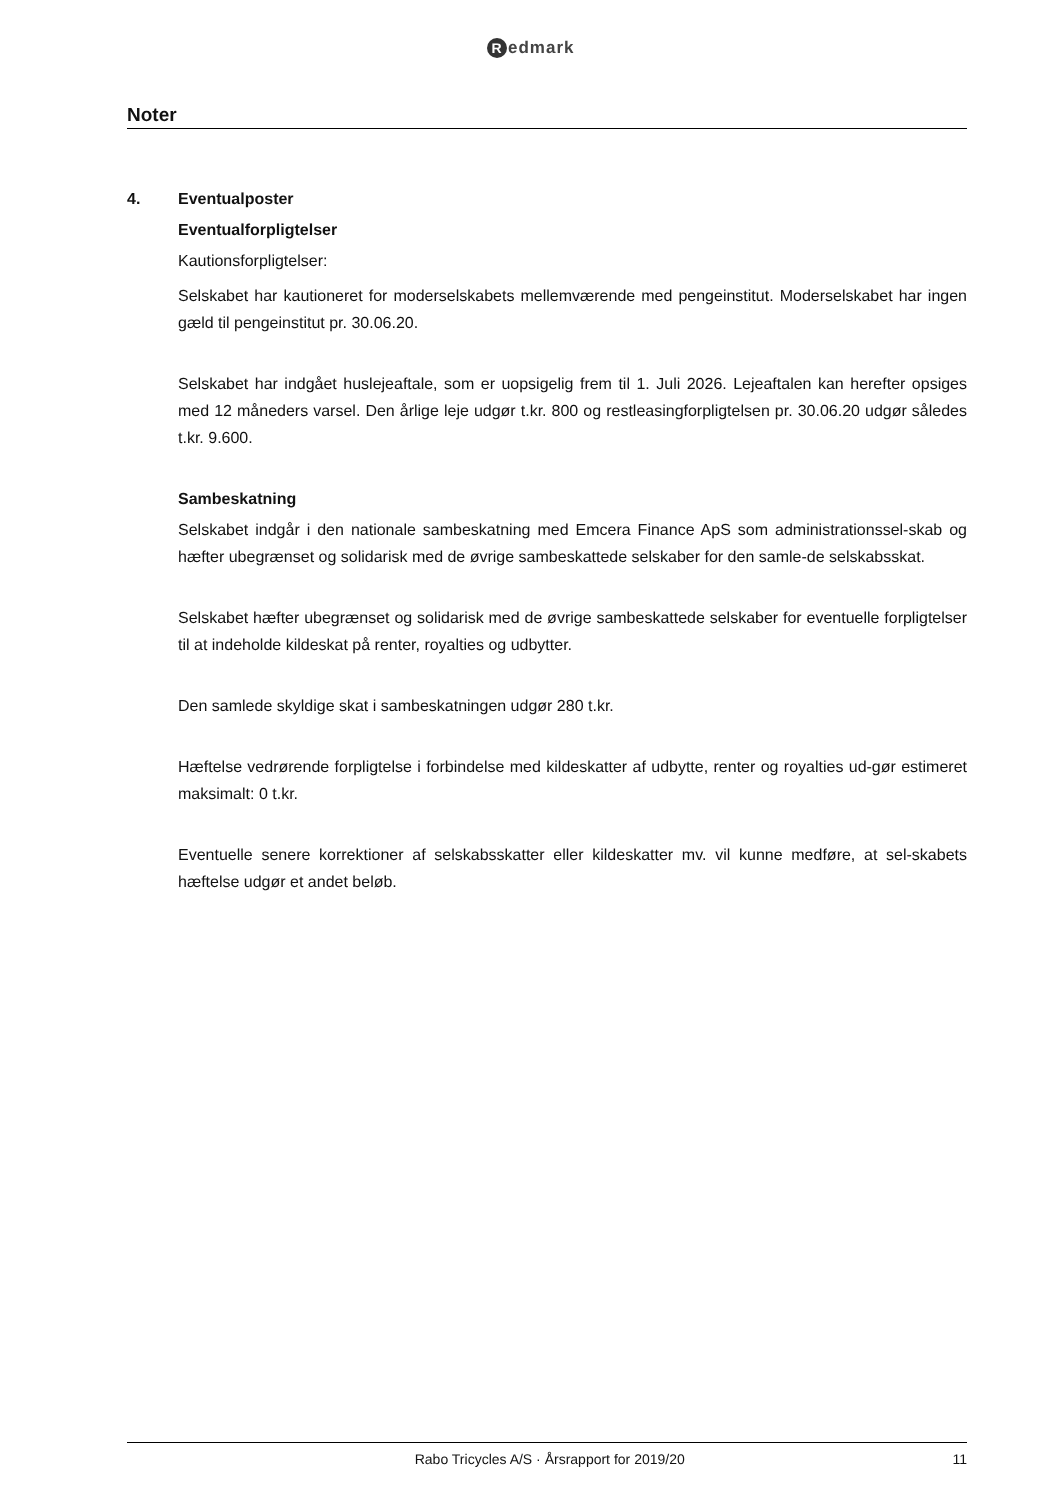Redmark
Noter
4. Eventualposter
Eventualforpligtelser
Kautionsforpligtelser:
Selskabet har kautioneret for moderselskabets mellemværende med pengeinstitut. Moderselskabet har ingen gæld til pengeinstitut pr. 30.06.20.
Selskabet har indgået huslejeaftale, som er uopsigelig frem til 1. Juli 2026. Lejeaftalen kan herefter opsiges med 12 måneders varsel. Den årlige leje udgør t.kr. 800 og restleasingforpligtelsen pr. 30.06.20 udgør således t.kr. 9.600.
Sambeskatning
Selskabet indgår i den nationale sambeskatning med Emcera Finance ApS som administrationssel-skab og hæfter ubegrænset og solidarisk med de øvrige sambeskattede selskaber for den samle-de selskabsskat.
Selskabet hæfter ubegrænset og solidarisk med de øvrige sambeskattede selskaber for eventuelle forpligtelser til at indeholde kildeskat på renter, royalties og udbytter.
Den samlede skyldige skat i sambeskatningen udgør 280 t.kr.
Hæftelse vedrørende forpligtelse i forbindelse med kildeskatter af udbytte, renter og royalties ud-gør estimeret maksimalt: 0 t.kr.
Eventuelle senere korrektioner af selskabsskatter eller kildeskatter mv. vil kunne medføre, at sel-skabets hæftelse udgør et andet beløb.
Rabo Tricycles A/S · Årsrapport for 2019/20
11